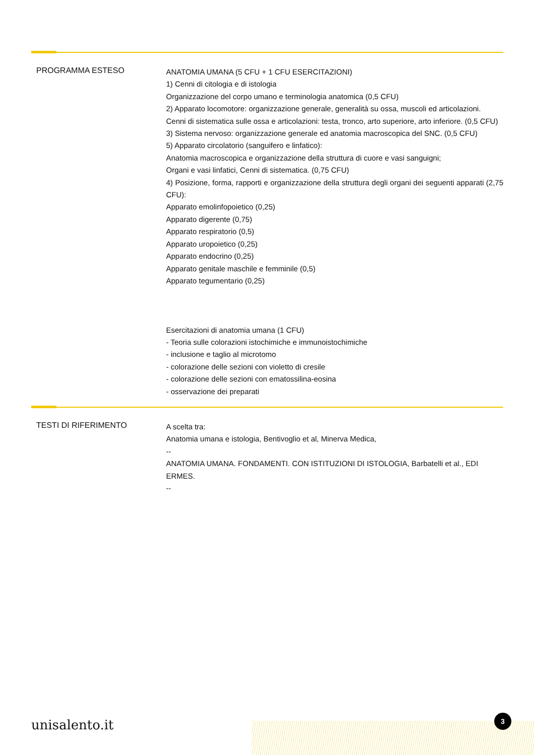PROGRAMMA ESTESO
ANATOMIA UMANA (5 CFU + 1 CFU ESERCITAZIONI)
1) Cenni di citologia e di istologia
Organizzazione del corpo umano e terminologia anatomica (0,5 CFU)
2) Apparato locomotore: organizzazione generale, generalità su ossa, muscoli ed articolazioni.
Cenni di sistematica sulle ossa e articolazioni: testa, tronco, arto superiore, arto inferiore. (0,5 CFU)
3) Sistema nervoso: organizzazione generale ed anatomia macroscopica del SNC. (0,5 CFU)
5) Apparato circolatorio (sanguifero e linfatico):
Anatomia macroscopica e organizzazione della struttura di cuore e vasi sanguigni;
Organi e vasi linfatici, Cenni di sistematica. (0,75 CFU)
4) Posizione, forma, rapporti e organizzazione della struttura degli organi dei seguenti apparati (2,75 CFU):
Apparato emolinfopoietico (0,25)
Apparato digerente (0,75)
Apparato respiratorio (0,5)
Apparato uropoietico (0,25)
Apparato endocrino (0,25)
Apparato genitale maschile e femminile (0,5)
Apparato tegumentario (0,25)
Esercitazioni di anatomia umana (1 CFU)
- Teoria sulle colorazioni istochimiche e immunoistochimiche
- inclusione e taglio al microtomo
- colorazione delle sezioni con violetto di cresile
- colorazione delle sezioni con ematossilina-eosina
- osservazione dei preparati
TESTI DI RIFERIMENTO
A scelta tra:
Anatomia umana e istologia, Bentivoglio et al, Minerva Medica,
--
ANATOMIA UMANA. FONDAMENTI. CON ISTITUZIONI DI ISTOLOGIA, Barbatelli et al., EDI ERMES.
--
unisalento.it
3